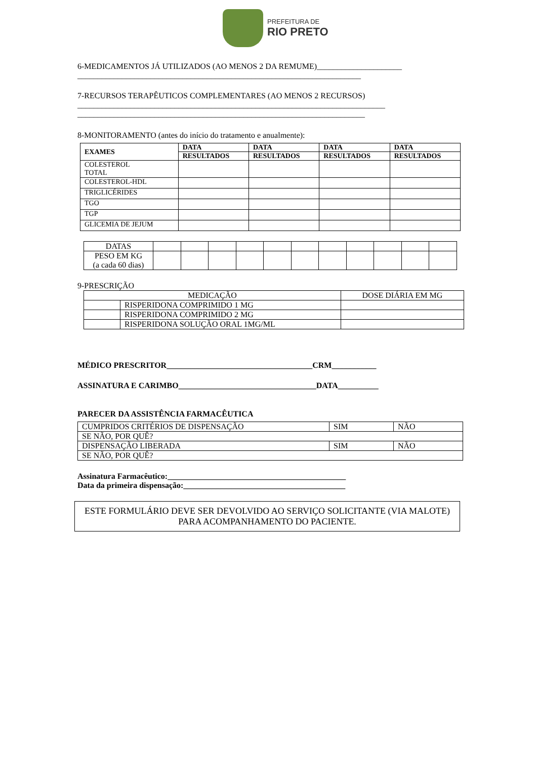PREFEITURA DE
RIO PRETO
6-MEDICAMENTOS JÁ UTILIZADOS (AO MENOS 2 DA REMUME)_____________________
______________________________________________________________________
7-RECURSOS TERAPÊUTICOS COMPLEMENTARES (AO MENOS 2 RECURSOS)
____________________________________________________________________________
_______________________________________________________________________
8-MONITORAMENTO (antes do início do tratamento e anualmente):
| EXAMES | DATA | DATA | DATA | DATA |
| --- | --- | --- | --- | --- |
| | RESULTADOS | RESULTADOS | RESULTADOS | RESULTADOS |
| COLESTEROL TOTAL | | | | |
| COLESTEROL-HDL | | | | |
| TRIGLICÉRIDES | | | | |
| TGO | | | | |
| TGP | | | | |
| GLICEMIA DE JEJUM | | | | |
| DATAS | | | | | | | | | | | |
| PESO EM KG (a cada 60 dias) | | | | | | | | | | | |
9-PRESCRIÇÃO
| MEDICAÇÃO | | DOSE DIÁRIA EM MG |
| | RISPERIDONA COMPRIMIDO 1 MG | |
| | RISPERIDONA COMPRIMIDO 2 MG | |
| | RISPERIDONA SOLUÇÃO ORAL 1MG/ML | |
MÉDICO PRESCRITOR____________________________________CRM___________
ASSINATURA E CARIMBO__________________________________DATA__________
PARECER DA ASSISTÊNCIA FARMACÊUTICA
| CUMPRIDOS CRITÉRIOS DE DISPENSAÇÃO | SIM | NÃO |
| SE NÃO, POR QUÊ? | | |
| DISPENSAÇÃO LIBERADA | SIM | NÃO |
| SE NÃO, POR QUÊ? | | |
Assinatura Farmacêutico:____________________________________________
Data da primeira dispensação:________________________________________
ESTE FORMULÁRIO DEVE SER DEVOLVIDO AO SERVIÇO SOLICITANTE (VIA MALOTE) PARA ACOMPANHAMENTO DO PACIENTE.